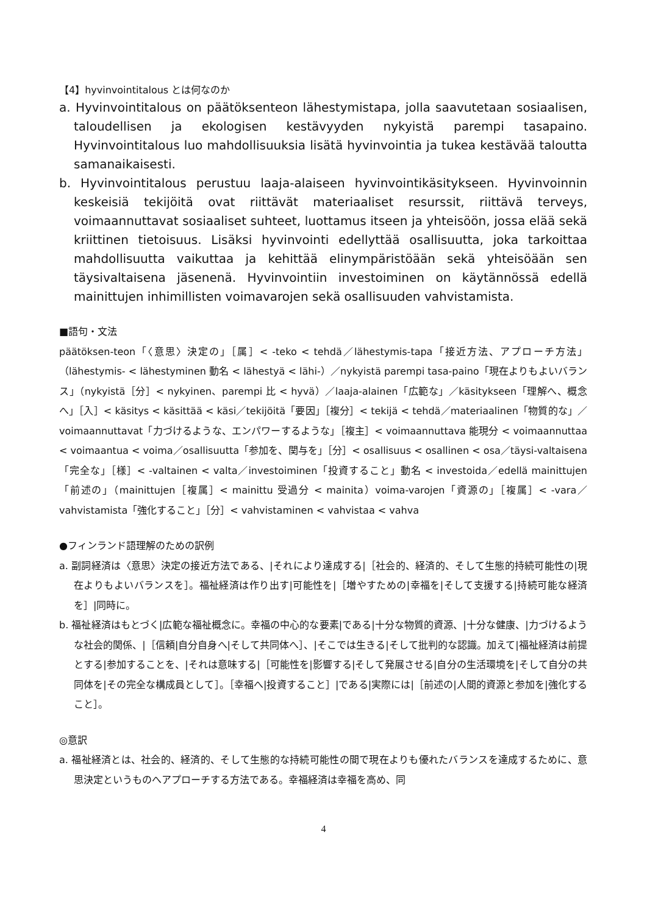【4】hyvinvointitalous とは何なのか
a. Hyvinvointitalous on päätöksenteon lähestymistapa, jolla saavutetaan sosiaalisen, taloudellisen ja ekologisen kestävyyden nykyistä parempi tasapaino. Hyvinvointitalous luo mahdollisuuksia lisätä hyvinvointia ja tukea kestävää taloutta samanaikaisesti.
b. Hyvinvointitalous perustuu laaja-alaiseen hyvinvointikäsitykseen. Hyvinvoinnin keskeisiä tekijöitä ovat riittävät materiaaliset resurssit, riittävä terveys, voimaannuttavat sosiaaliset suhteet, luottamus itseen ja yhteisöön, jossa elää sekä kriittinen tietoisuus. Lisäksi hyvinvointi edellyttää osallisuutta, joka tarkoittaa mahdollisuutta vaikuttaa ja kehittää elinympäristöään sekä yhteisöään sen täysivaltaisena jäsenenä. Hyvinvointiin investoiminen on käytännössä edellä mainittujen inhimillisten voimavarojen sekä osallisuuden vahvistamista.
■語句・文法
päätöksen-teon「〈意思〉決定の」［属］< -teko < tehdä／lähestymis-tapa「接近方法、アプローチ方法」（lähestymis- < lähestyminen 動名 < lähestyä < lähi-）／nykyistä parempi tasa-paino「現在よりもよいバランス」（nykyistä［分］< nykyinen、parempi 比 < hyvä）／laaja-alainen「広範な」／käsitykseen「理解へ、概念へ」［入］< käsitys < käsittää < käsi／tekijöitä「要因」［複分］< tekijä < tehdä／materiaalinen「物質的な」／voimaannuttavat「力づけるような、エンパワーするような」［複主］< voimaannuttava 能現分 < voimaannuttaa < voimaantua < voima／osallisuutta「参加を、関与を」［分］< osallisuus < osallinen < osa／täysi-valtaisena「完全な」［様］< -valtainen < valta／investoiminen「投資すること」動名 < investoida／edellä mainittujen「前述の」（mainittujen［複属］< mainittu 受過分 < mainita）voima-varojen「資源の」［複属］< -vara／vahvistamista「強化すること」［分］< vahvistaminen < vahvistaa < vahva
●フィンランド語理解のための訳例
a. 副詞経済は〈意思〉決定の接近方法である、|それにより達成する|［社会的、経済的、そして生態的持続可能性の|現在よりもよいバランスを］。福祉経済は作り出す|可能性を|［増やすための|幸福を|そして支援する|持続可能な経済を］|同時に。
b. 福祉経済はもとづく|広範な福祉概念に。幸福の中心的な要素|である|十分な物質的資源、|十分な健康、|力づけるような社会的関係、|［信頼|自分自身へ|そして共同体へ］、|そこでは生きる|そして批判的な認識。加えて|福祉経済は前提とする|参加することを、|それは意味する|［可能性を|影響する|そして発展させる|自分の生活環境を|そして自分の共同体を|その完全な構成員として］。［幸福へ|投資すること］|である|実際には|［前述の|人間的資源と参加を|強化すること］。
◎意訳
a. 福祉経済とは、社会的、経済的、そして生態的な持続可能性の間で現在よりも優れたバランスを達成するために、意思決定というものへアプローチする方法である。幸福経済は幸福を高め、同
4